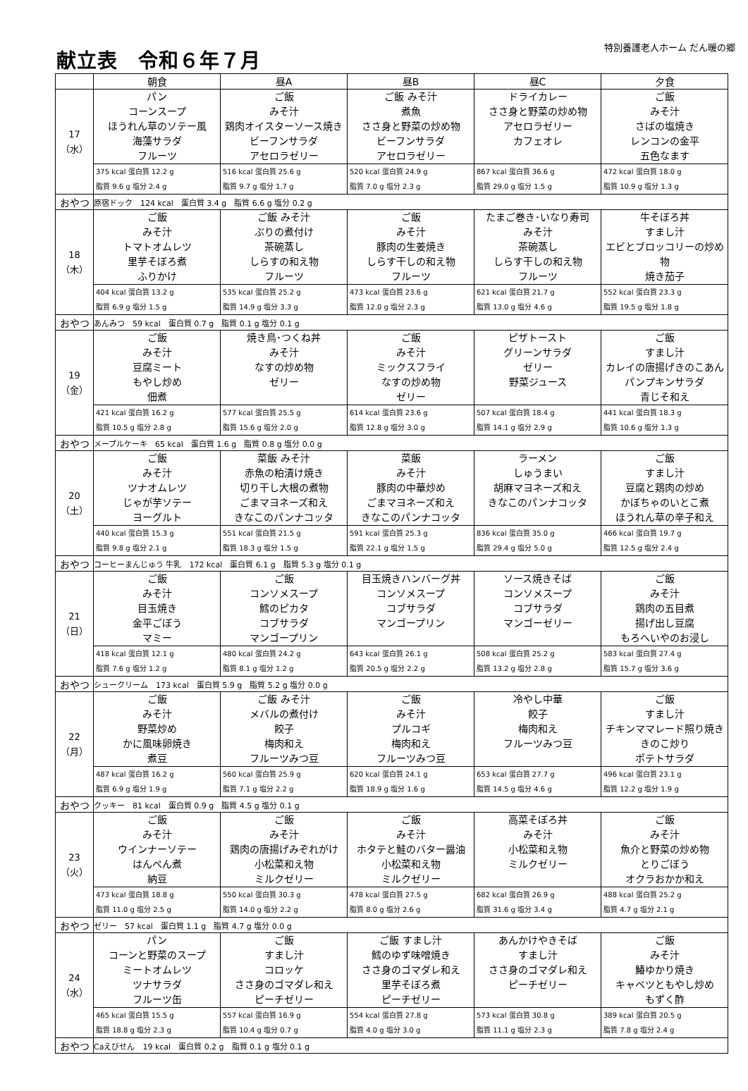献立表　令和６年７月
特別養護老人ホーム だん暖の郷
| | 朝食 | 昼A | 昼B | 昼C | 夕食 |
| --- | --- | --- | --- | --- | --- |
| 17 （水） | パン コーンスープ ほうれん草のソテー風 海藻サラダ フルーツ | ご飯 みそ汁 鶏肉オイスターソース焼き ビーフンサラダ アセロラゼリー | ご飯 みそ汁 煮魚 ささ身と野菜の炒め物 ビーフンサラダ アセロラゼリー | ドライカレー ささ身と野菜の炒め物 アセロラゼリー カフェオレ | ご飯 みそ汁 さばの塩焼き レンコンの金平 五色なます |
| | 375 kcal 蛋白質 12.2 g 脂質 9.6 g 塩分 2.4 g | 516 kcal 蛋白質 25.6 g 脂質 9.7 g 塩分 1.7 g | 520 kcal 蛋白質 24.9 g 脂質 7.0 g 塩分 2.3 g | 867 kcal 蛋白質 36.6 g 脂質 29.0 g 塩分 1.5 g | 472 kcal 蛋白質 18.0 g 脂質 10.9 g 塩分 1.3 g |
| おやつ | 原宿ドック 124 kcal 蛋白質 3.4 g 脂質 6.6 g 塩分 0.2 g | | | | |
| 18 （木） | ご飯 みそ汁 トマトオムレツ 里芋そぼろ煮 ふりかけ | ご飯 みそ汁 ぶりの煮付け 茶碗蒸し しらすの和え物 フルーツ | ご飯 みそ汁 豚肉の生姜焼き しらす干しの和え物 フルーツ | たまご巻き･いなり寿司 みそ汁 茶碗蒸し しらす干しの和え物 フルーツ | 牛そぼろ丼 すまし汁 エビとブロッコリーの炒め物 焼き茄子 |
| | 404 kcal 蛋白質 13.2 g 脂質 6.9 g 塩分 1.5 g | 535 kcal 蛋白質 25.2 g 脂質 14.9 g 塩分 3.3 g | 473 kcal 蛋白質 23.6 g 脂質 12.0 g 塩分 2.3 g | 621 kcal 蛋白質 21.7 g 脂質 13.0 g 塩分 4.6 g | 552 kcal 蛋白質 23.3 g 脂質 19.5 g 塩分 1.8 g |
| おやつ | あんみつ 59 kcal 蛋白質 0.7 g 脂質 0.1 g 塩分 0.1 g | | | | |
| 19 （金） | ご飯 みそ汁 豆腐ミート もやし炒め 佃煮 | 焼き鳥･つくね丼 みそ汁 なすの炒め物 ゼリー | ご飯 みそ汁 ミックスフライ なすの炒め物 ゼリー | ピザトースト グリーンサラダ ゼリー 野菜ジュース | ご飯 すまし汁 カレイの唐揚げきのこあん パンプキンサラダ 青じそ和え |
| | 421 kcal 蛋白質 16.2 g 脂質 10.5 g 塩分 2.8 g | 577 kcal 蛋白質 25.5 g 脂質 15.6 g 塩分 2.0 g | 614 kcal 蛋白質 23.6 g 脂質 12.8 g 塩分 3.0 g | 507 kcal 蛋白質 18.4 g 脂質 14.1 g 塩分 2.9 g | 441 kcal 蛋白質 18.3 g 脂質 10.6 g 塩分 1.3 g |
| おやつ | メープルケーキ 65 kcal 蛋白質 1.6 g 脂質 0.8 g 塩分 0.0 g | | | | |
| 20 （土） | ご飯 みそ汁 ツナオムレツ じゃが芋ソテー ヨーグルト | 菜飯 みそ汁 赤魚の粕漬け焼き 切り干し大根の煮物 ごまマヨネーズ和え きなこのパンナコッタ | 菜飯 みそ汁 豚肉の中華炒め ごまマヨネーズ和え きなこのパンナコッタ | ラーメン しゅうまい 胡麻マヨネーズ和え きなこのパンナコッタ | ご飯 すまし汁 豆腐と鶏肉の炒め かぼちゃのいとこ煮 ほうれん草の辛子和え |
| | 440 kcal 蛋白質 15.3 g 脂質 9.8 g 塩分 2.1 g | 551 kcal 蛋白質 21.5 g 脂質 18.3 g 塩分 1.5 g | 591 kcal 蛋白質 25.3 g 脂質 22.1 g 塩分 1.5 g | 836 kcal 蛋白質 35.0 g 脂質 29.4 g 塩分 5.0 g | 466 kcal 蛋白質 19.7 g 脂質 12.5 g 塩分 2.4 g |
| おやつ | コーヒーまんじゅう 牛乳 172 kcal 蛋白質 6.1 g 脂質 5.3 g 塩分 0.1 g | | | | |
| 21 （日） | ご飯 みそ汁 目玉焼き 金平ごぼう マミー | ご飯 コンソメスープ 鱈のピカタ コブサラダ マンゴープリン | 目玉焼きハンバーグ丼 コンソメスープ コブサラダ マンゴープリン | ソース焼きそば コンソメスープ コブサラダ マンゴーゼリー | ご飯 みそ汁 鶏肉の五目煮 揚げ出し豆腐 もろへいやのお浸し |
| | 418 kcal 蛋白質 12.1 g 脂質 7.6 g 塩分 1.2 g | 480 kcal 蛋白質 24.2 g 脂質 8.1 g 塩分 1.2 g | 643 kcal 蛋白質 26.1 g 脂質 20.5 g 塩分 2.2 g | 508 kcal 蛋白質 25.2 g 脂質 13.2 g 塩分 2.8 g | 583 kcal 蛋白質 27.4 g 脂質 15.7 g 塩分 3.6 g |
| おやつ | シュークリーム 173 kcal 蛋白質 5.9 g 脂質 5.2 g 塩分 0.0 g | | | | |
| 22 （月） | ご飯 みそ汁 野菜炒め かに風味卵焼き 煮豆 | ご飯 みそ汁 メバルの煮付け 餃子 梅肉和え フルーツみつ豆 | ご飯 みそ汁 プルコギ 梅肉和え フルーツみつ豆 | 冷やし中華 餃子 梅肉和え フルーツみつ豆 | ご飯 すまし汁 チキンママレード照り焼き きのこ炒り ポテトサラダ |
| | 487 kcal 蛋白質 16.2 g 脂質 6.9 g 塩分 1.9 g | 560 kcal 蛋白質 25.9 g 脂質 7.1 g 塩分 2.2 g | 620 kcal 蛋白質 24.1 g 脂質 18.9 g 塩分 1.6 g | 653 kcal 蛋白質 27.7 g 脂質 14.5 g 塩分 4.6 g | 496 kcal 蛋白質 23.1 g 脂質 12.2 g 塩分 1.9 g |
| おやつ | クッキー 81 kcal 蛋白質 0.9 g 脂質 4.5 g 塩分 0.1 g | | | | |
| 23 （火） | ご飯 みそ汁 ウインナーソテー はんぺん煮 納豆 | ご飯 みそ汁 鶏肉の唐揚げみぞれがけ 小松菜和え物 ミルクゼリー | ご飯 みそ汁 ホタテと鮭のバター醤油 小松菜和え物 ミルクゼリー | 高菜そぼろ丼 みそ汁 小松菜和え物 ミルクゼリー | ご飯 みそ汁 魚介と野菜の炒め物 とりごぼう オクラおかか和え |
| | 473 kcal 蛋白質 18.8 g 脂質 11.0 g 塩分 2.5 g | 550 kcal 蛋白質 30.3 g 脂質 14.0 g 塩分 2.2 g | 478 kcal 蛋白質 27.5 g 脂質 8.0 g 塩分 2.6 g | 682 kcal 蛋白質 26.9 g 脂質 31.6 g 塩分 3.4 g | 488 kcal 蛋白質 25.2 g 脂質 4.7 g 塩分 2.1 g |
| おやつ | ゼリー 57 kcal 蛋白質 1.1 g 脂質 4.7 g 塩分 0.0 g | | | | |
| 24 （水） | パン コーンと野菜のスープ ミートオムレツ ツナサラダ フルーツ缶 | ご飯 すまし汁 コロッケ ささ身のゴマダレ和え ピーチゼリー | ご飯 すまし汁 鱈のゆず味噌焼き ささ身のゴマダレ和え 里芋そぼろ煮 ピーチゼリー | あんかけやきそば すまし汁 ささ身のゴマダレ和え ピーチゼリー | ご飯 みそ汁 鰆ゆかり焼き キャベツともやし炒め もずく酢 |
| | 465 kcal 蛋白質 15.5 g 脂質 18.8 g 塩分 2.3 g | 557 kcal 蛋白質 16.9 g 脂質 10.4 g 塩分 0.7 g | 554 kcal 蛋白質 27.8 g 脂質 4.0 g 塩分 3.0 g | 573 kcal 蛋白質 30.8 g 脂質 11.1 g 塩分 2.3 g | 389 kcal 蛋白質 20.5 g 脂質 7.8 g 塩分 2.4 g |
| おやつ | Caえびせん 19 kcal 蛋白質 0.2 g 脂質 0.1 g 塩分 0.1 g | | | | |